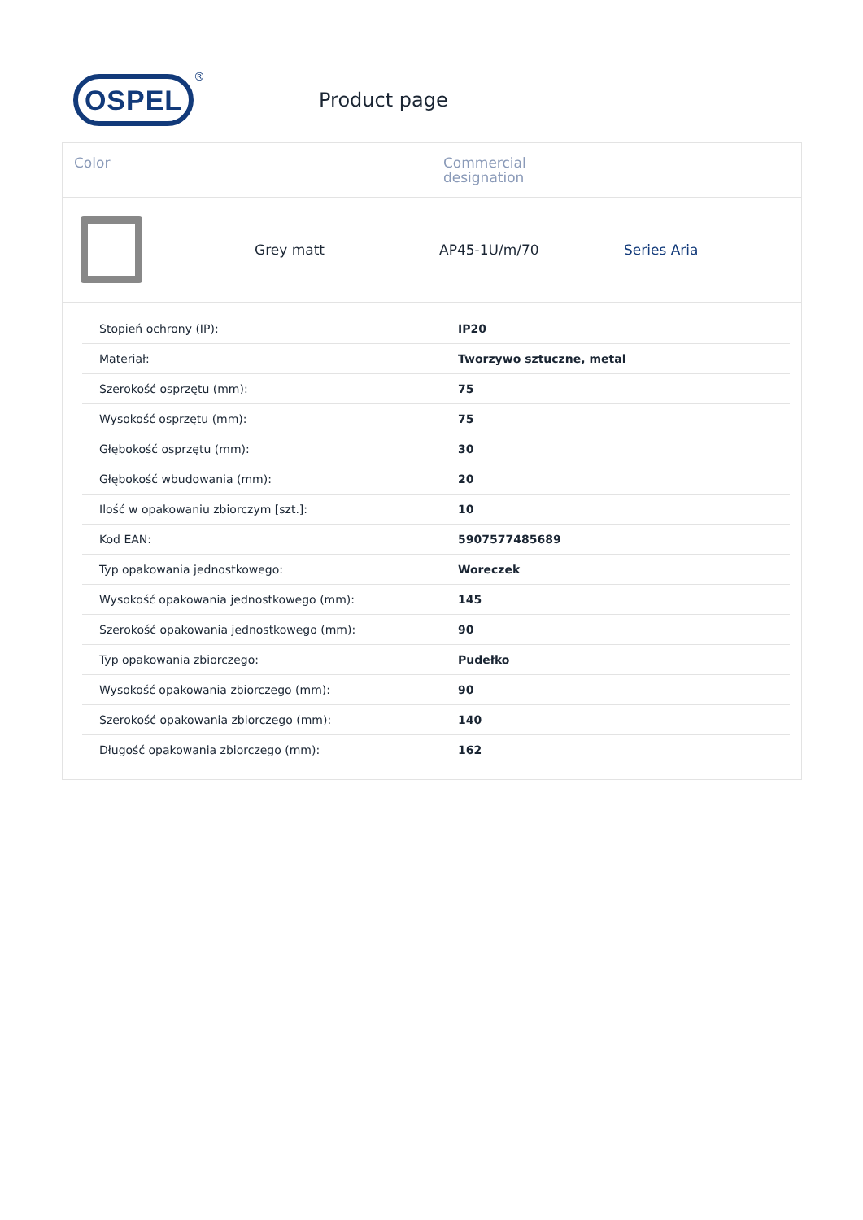OSPEL
®
Product page
Color Commercial
designation
Grey matt AP45-1U/m/70 Series Aria
| Stopień ochrony (IP): | IP20 |
| Materiał: | Tworzywo sztuczne, metal |
| Szerokość osprzętu (mm): | 75 |
| Wysokość osprzętu (mm): | 75 |
| Głębokość osprzętu (mm): | 30 |
| Głębokość wbudowania (mm): | 20 |
| Ilość w opakowaniu zbiorczym [szt.]: | 10 |
| Kod EAN: | 5907577485689 |
| Typ opakowania jednostkowego: | Woreczek |
| Wysokość opakowania jednostkowego (mm): | 145 |
| Szerokość opakowania jednostkowego (mm): | 90 |
| Typ opakowania zbiorczego: | Pudełko |
| Wysokość opakowania zbiorczego (mm): | 90 |
| Szerokość opakowania zbiorczego (mm): | 140 |
| Długość opakowania zbiorczego (mm): | 162 |